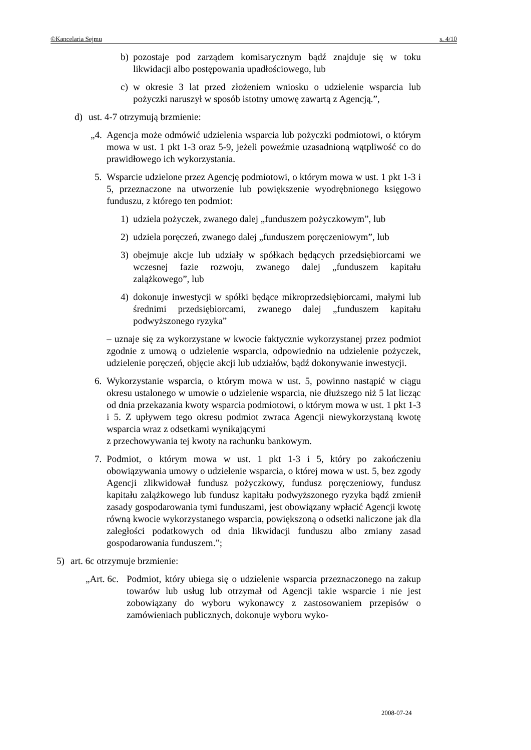©Kancelaria Sejmu s. 4/10
b) pozostaje pod zarządem komisarycznym bądź znajduje się w toku likwidacji albo postępowania upadłościowego, lub
c) w okresie 3 lat przed złożeniem wniosku o udzielenie wsparcia lub pożyczki naruszył w sposób istotny umowę zawartą z Agencją.”,
d) ust. 4-7 otrzymują brzmienie:
„4. Agencja może odmówić udzielenia wsparcia lub pożyczki podmiotowi, o którym mowa w ust. 1 pkt 1-3 oraz 5-9, jeżeli poweźmie uzasadnioną wątpliwość co do prawidłowego ich wykorzystania.
5. Wsparcie udzielone przez Agencję podmiotowi, o którym mowa w ust. 1 pkt 1-3 i 5, przeznaczone na utworzenie lub powiększenie wyodrębnionego księgowo funduszu, z którego ten podmiot:
1) udziela pożyczek, zwanego dalej „funduszem pożyczkowym”, lub
2) udziela poręczeń, zwanego dalej „funduszem poręczeniowym”, lub
3) obejmuje akcje lub udziały w spółkach będących przedsiębiorcami we wczesnej fazie rozwoju, zwanego dalej „funduszem kapitału zalążkowego”, lub
4) dokonuje inwestycji w spółki będące mikroprzedsiębiorcami, małymi lub średnimi przedsiębiorcami, zwanego dalej „funduszem kapitału podwyższonego ryzyka”
– uznaje się za wykorzystane w kwocie faktycznie wykorzystanej przez podmiot zgodnie z umową o udzielenie wsparcia, odpowiednio na udzielenie pożyczek, udzielenie poręczeń, objęcie akcji lub udziałów, bądź dokonywanie inwestycji.
6. Wykorzystanie wsparcia, o którym mowa w ust. 5, powinno nastąpić w ciągu okresu ustalonego w umowie o udzielenie wsparcia, nie dłuższego niż 5 lat licząc od dnia przekazania kwoty wsparcia podmiotowi, o którym mowa w ust. 1 pkt 1-3 i 5. Z upływem tego okresu podmiot zwraca Agencji niewykorzystaną kwotę wsparcia wraz z odsetkami wynikającymi
z przechowywania tej kwoty na rachunku bankowym.
7. Podmiot, o którym mowa w ust. 1 pkt 1-3 i 5, który po zakończeniu obowiązywania umowy o udzielenie wsparcia, o której mowa w ust. 5, bez zgody Agencji zlikwidował fundusz pożyczkowy, fundusz poręczeniowy, fundusz kapitału zalążkowego lub fundusz kapitału podwyższonego ryzyka bądź zmienił zasady gospodarowania tymi funduszami, jest obowiązany wpłacić Agencji kwotę równą kwocie wykorzystanego wsparcia, powiększoną o odsetki naliczone jak dla zaległości podatkowych od dnia likwidacji funduszu albo zmiany zasad gospodarowania funduszem.”;
5) art. 6c otrzymuje brzmienie:
„Art. 6c. Podmiot, który ubiega się o udzielenie wsparcia przeznaczonego na zakup towarów lub usług lub otrzymał od Agencji takie wsparcie i nie jest zobowiązany do wyboru wykonawcy z zastosowaniem przepisów o zamówieniach publicznych, dokonuje wyboru wyko-
2008-07-24